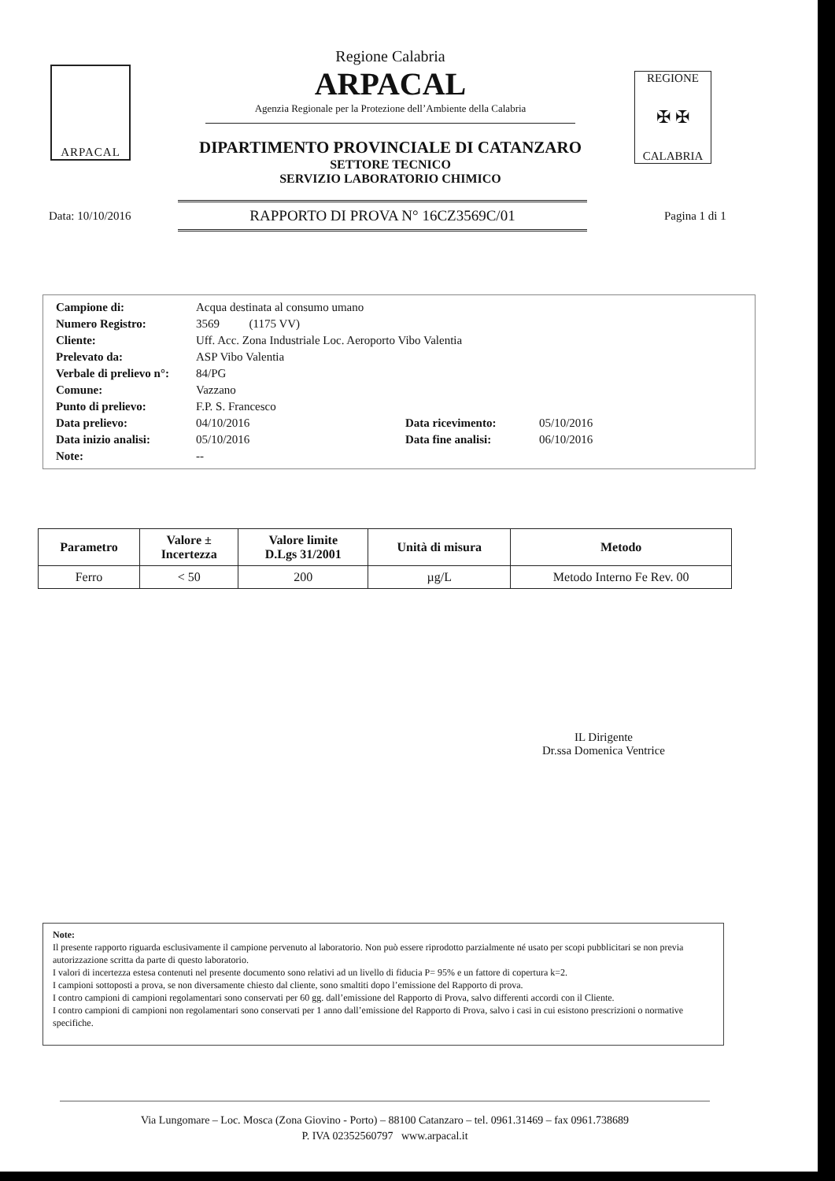ARPACAL
Regione Calabria
ARPACAL
Agenzia Regionale per la Protezione dell’Ambiente della Calabria
DIPARTIMENTO PROVINCIALE DI CATANZARO
SETTORE TECNICO
SERVIZIO LABORATORIO CHIMICO
REGIONE
✠ ✠
CALABRIA
Data: 10/10/2016
RAPPORTO DI PROVA N° 16CZ3569C/01
Pagina 1 di 1
| Campione di: | Acqua destinata al consumo umano | | |
| Numero Registro: | 3569 (1175 VV) | | |
| Cliente: | Uff. Acc. Zona Industriale Loc. Aeroporto Vibo Valentia | | |
| Prelevato da: | ASP Vibo Valentia | | |
| Verbale di prelievo n°: | 84/PG | | |
| Comune: | Vazzano | | |
| Punto di prelievo: | F.P. S. Francesco | | |
| Data prelievo: | 04/10/2016 | Data ricevimento: | 05/10/2016 |
| Data inizio analisi: | 05/10/2016 | Data fine analisi: | 06/10/2016 |
| Note: | -- | | |
| Parametro | Valore ± Incertezza | Valore limite D.Lgs 31/2001 | Unità di misura | Metodo |
| --- | --- | --- | --- | --- |
| Ferro | < 50 | 200 | µg/L | Metodo Interno Fe Rev. 00 |
IL Dirigente
Dr.ssa Domenica Ventrice
Note:
Il presente rapporto riguarda esclusivamente il campione pervenuto al laboratorio. Non può essere riprodotto parzialmente né usato per scopi pubblicitari se non previa autorizzazione scritta da parte di questo laboratorio.
I valori di incertezza estesa contenuti nel presente documento sono relativi ad un livello di fiducia P= 95% e un fattore di copertura k=2.
I campioni sottoposti a prova, se non diversamente chiesto dal cliente, sono smaltiti dopo l’emissione del Rapporto di prova.
I contro campioni di campioni regolamentari sono conservati per 60 gg. dall’emissione del Rapporto di Prova, salvo differenti accordi con il Cliente.
I contro campioni di campioni non regolamentari sono conservati per 1 anno dall’emissione del Rapporto di Prova, salvo i casi in cui esistono prescrizioni o normative specifiche.
Via Lungomare – Loc. Mosca (Zona Giovino - Porto) – 88100 Catanzaro – tel. 0961.31469 – fax 0961.738689
P. IVA 02352560797 www.arpacal.it